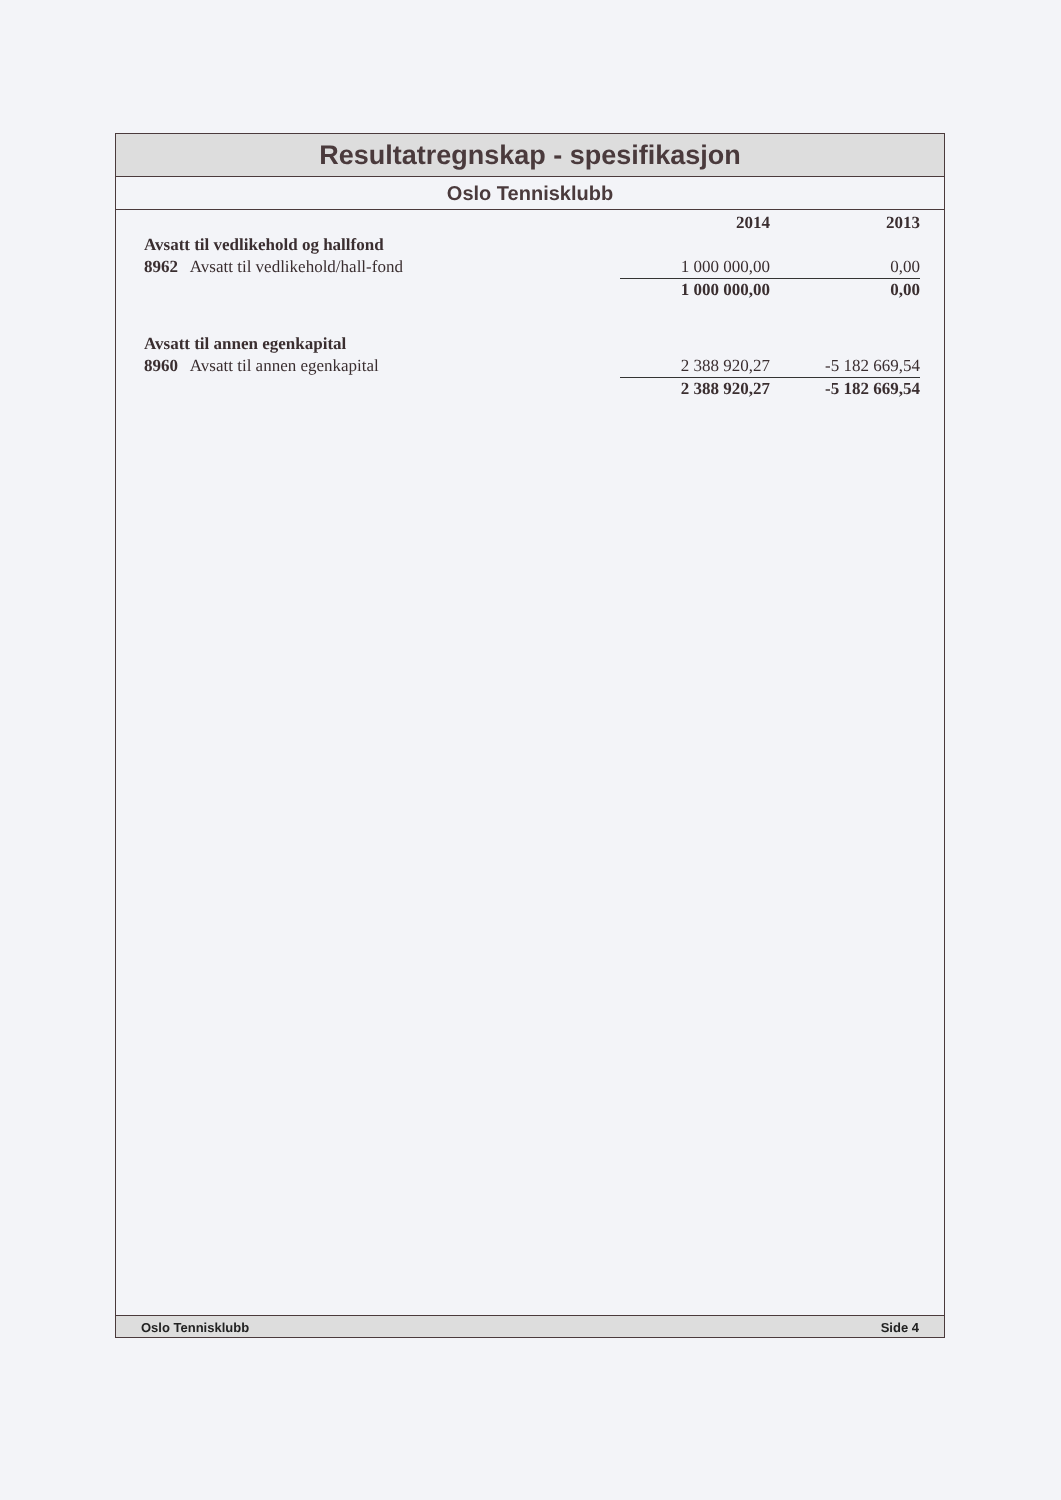Resultatregnskap - spesifikasjon
Oslo Tennisklubb
| | 2014 | 2013 |
| --- | --- | --- |
| Avsatt til vedlikehold og hallfond | | |
| 8962 Avsatt til vedlikehold/hall-fond | 1 000 000,00 | 0,00 |
| | 1 000 000,00 | 0,00 |
| Avsatt til annen egenkapital | | |
| 8960 Avsatt til annen egenkapital | 2 388 920,27 | -5 182 669,54 |
| | 2 388 920,27 | -5 182 669,54 |
Oslo Tennisklubb Side 4